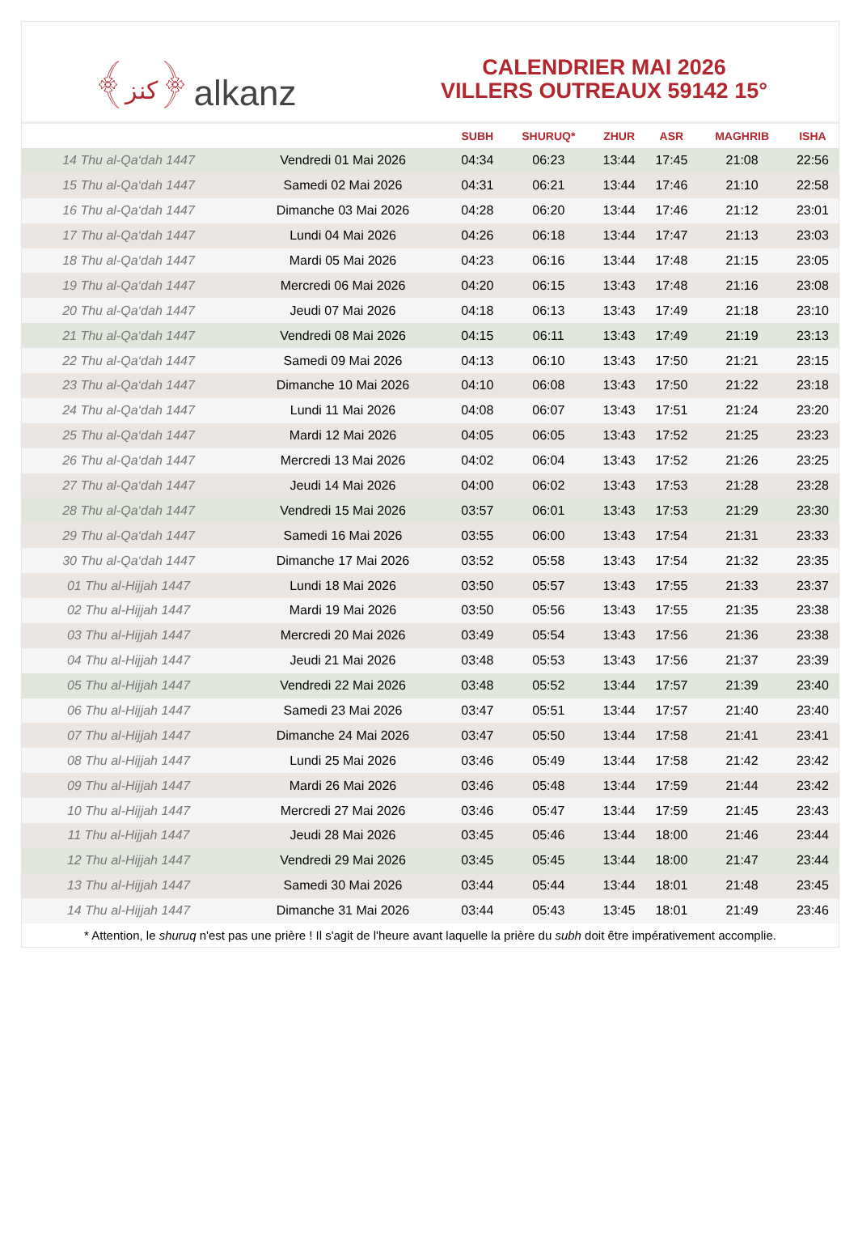﴾كنز﴿ alkanz
CALENDRIER MAI 2026
VILLERS OUTREAUX 59142 15°
| | | SUBH | SHURUQ* | ZHUR | ASR | MAGHRIB | ISHA |
| --- | --- | --- | --- | --- | --- | --- | --- |
| 14 Thu al-Qa‘dah 1447 | Vendredi 01 Mai 2026 | 04:34 | 06:23 | 13:44 | 17:45 | 21:08 | 22:56 |
| 15 Thu al-Qa‘dah 1447 | Samedi 02 Mai 2026 | 04:31 | 06:21 | 13:44 | 17:46 | 21:10 | 22:58 |
| 16 Thu al-Qa‘dah 1447 | Dimanche 03 Mai 2026 | 04:28 | 06:20 | 13:44 | 17:46 | 21:12 | 23:01 |
| 17 Thu al-Qa‘dah 1447 | Lundi 04 Mai 2026 | 04:26 | 06:18 | 13:44 | 17:47 | 21:13 | 23:03 |
| 18 Thu al-Qa‘dah 1447 | Mardi 05 Mai 2026 | 04:23 | 06:16 | 13:44 | 17:48 | 21:15 | 23:05 |
| 19 Thu al-Qa‘dah 1447 | Mercredi 06 Mai 2026 | 04:20 | 06:15 | 13:43 | 17:48 | 21:16 | 23:08 |
| 20 Thu al-Qa‘dah 1447 | Jeudi 07 Mai 2026 | 04:18 | 06:13 | 13:43 | 17:49 | 21:18 | 23:10 |
| 21 Thu al-Qa‘dah 1447 | Vendredi 08 Mai 2026 | 04:15 | 06:11 | 13:43 | 17:49 | 21:19 | 23:13 |
| 22 Thu al-Qa‘dah 1447 | Samedi 09 Mai 2026 | 04:13 | 06:10 | 13:43 | 17:50 | 21:21 | 23:15 |
| 23 Thu al-Qa‘dah 1447 | Dimanche 10 Mai 2026 | 04:10 | 06:08 | 13:43 | 17:50 | 21:22 | 23:18 |
| 24 Thu al-Qa‘dah 1447 | Lundi 11 Mai 2026 | 04:08 | 06:07 | 13:43 | 17:51 | 21:24 | 23:20 |
| 25 Thu al-Qa‘dah 1447 | Mardi 12 Mai 2026 | 04:05 | 06:05 | 13:43 | 17:52 | 21:25 | 23:23 |
| 26 Thu al-Qa‘dah 1447 | Mercredi 13 Mai 2026 | 04:02 | 06:04 | 13:43 | 17:52 | 21:26 | 23:25 |
| 27 Thu al-Qa‘dah 1447 | Jeudi 14 Mai 2026 | 04:00 | 06:02 | 13:43 | 17:53 | 21:28 | 23:28 |
| 28 Thu al-Qa‘dah 1447 | Vendredi 15 Mai 2026 | 03:57 | 06:01 | 13:43 | 17:53 | 21:29 | 23:30 |
| 29 Thu al-Qa‘dah 1447 | Samedi 16 Mai 2026 | 03:55 | 06:00 | 13:43 | 17:54 | 21:31 | 23:33 |
| 30 Thu al-Qa‘dah 1447 | Dimanche 17 Mai 2026 | 03:52 | 05:58 | 13:43 | 17:54 | 21:32 | 23:35 |
| 01 Thu al-Hijjah 1447 | Lundi 18 Mai 2026 | 03:50 | 05:57 | 13:43 | 17:55 | 21:33 | 23:37 |
| 02 Thu al-Hijjah 1447 | Mardi 19 Mai 2026 | 03:50 | 05:56 | 13:43 | 17:55 | 21:35 | 23:38 |
| 03 Thu al-Hijjah 1447 | Mercredi 20 Mai 2026 | 03:49 | 05:54 | 13:43 | 17:56 | 21:36 | 23:38 |
| 04 Thu al-Hijjah 1447 | Jeudi 21 Mai 2026 | 03:48 | 05:53 | 13:43 | 17:56 | 21:37 | 23:39 |
| 05 Thu al-Hijjah 1447 | Vendredi 22 Mai 2026 | 03:48 | 05:52 | 13:44 | 17:57 | 21:39 | 23:40 |
| 06 Thu al-Hijjah 1447 | Samedi 23 Mai 2026 | 03:47 | 05:51 | 13:44 | 17:57 | 21:40 | 23:40 |
| 07 Thu al-Hijjah 1447 | Dimanche 24 Mai 2026 | 03:47 | 05:50 | 13:44 | 17:58 | 21:41 | 23:41 |
| 08 Thu al-Hijjah 1447 | Lundi 25 Mai 2026 | 03:46 | 05:49 | 13:44 | 17:58 | 21:42 | 23:42 |
| 09 Thu al-Hijjah 1447 | Mardi 26 Mai 2026 | 03:46 | 05:48 | 13:44 | 17:59 | 21:44 | 23:42 |
| 10 Thu al-Hijjah 1447 | Mercredi 27 Mai 2026 | 03:46 | 05:47 | 13:44 | 17:59 | 21:45 | 23:43 |
| 11 Thu al-Hijjah 1447 | Jeudi 28 Mai 2026 | 03:45 | 05:46 | 13:44 | 18:00 | 21:46 | 23:44 |
| 12 Thu al-Hijjah 1447 | Vendredi 29 Mai 2026 | 03:45 | 05:45 | 13:44 | 18:00 | 21:47 | 23:44 |
| 13 Thu al-Hijjah 1447 | Samedi 30 Mai 2026 | 03:44 | 05:44 | 13:44 | 18:01 | 21:48 | 23:45 |
| 14 Thu al-Hijjah 1447 | Dimanche 31 Mai 2026 | 03:44 | 05:43 | 13:45 | 18:01 | 21:49 | 23:46 |
* Attention, le shuruq n'est pas une prière ! Il s'agit de l'heure avant laquelle la prière du subh doit être impérativement accomplie.